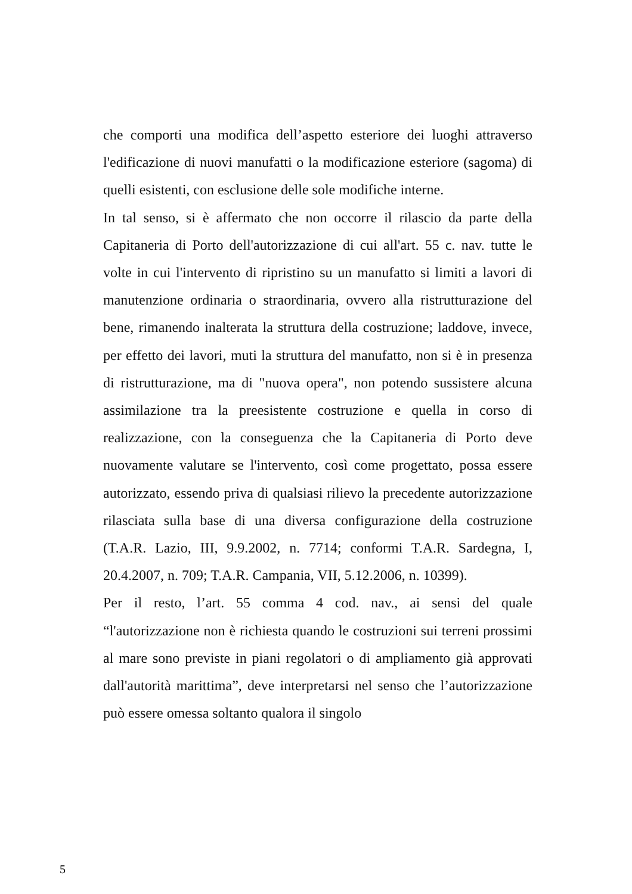che comporti una modifica dell’aspetto esteriore dei luoghi attraverso l'edificazione di nuovi manufatti o la modificazione esteriore (sagoma) di quelli esistenti, con esclusione delle sole modifiche interne.
In tal senso, si è affermato che non occorre il rilascio da parte della Capitaneria di Porto dell'autorizzazione di cui all'art. 55 c. nav. tutte le volte in cui l'intervento di ripristino su un manufatto si limiti a lavori di manutenzione ordinaria o straordinaria, ovvero alla ristrutturazione del bene, rimanendo inalterata la struttura della costruzione; laddove, invece, per effetto dei lavori, muti la struttura del manufatto, non si è in presenza di ristrutturazione, ma di "nuova opera", non potendo sussistere alcuna assimilazione tra la preesistente costruzione e quella in corso di realizzazione, con la conseguenza che la Capitaneria di Porto deve nuovamente valutare se l'intervento, così come progettato, possa essere autorizzato, essendo priva di qualsiasi rilievo la precedente autorizzazione rilasciata sulla base di una diversa configurazione della costruzione (T.A.R. Lazio, III, 9.9.2002, n. 7714; conformi T.A.R. Sardegna, I, 20.4.2007, n. 709; T.A.R. Campania, VII, 5.12.2006, n. 10399).
Per il resto, l’art. 55 comma 4 cod. nav., ai sensi del quale “l'autorizzazione non è richiesta quando le costruzioni sui terreni prossimi al mare sono previste in piani regolatori o di ampliamento già approvati dall'autorità marittima”, deve interpretarsi nel senso che l’autorizzazione può essere omessa soltanto qualora il singolo
5